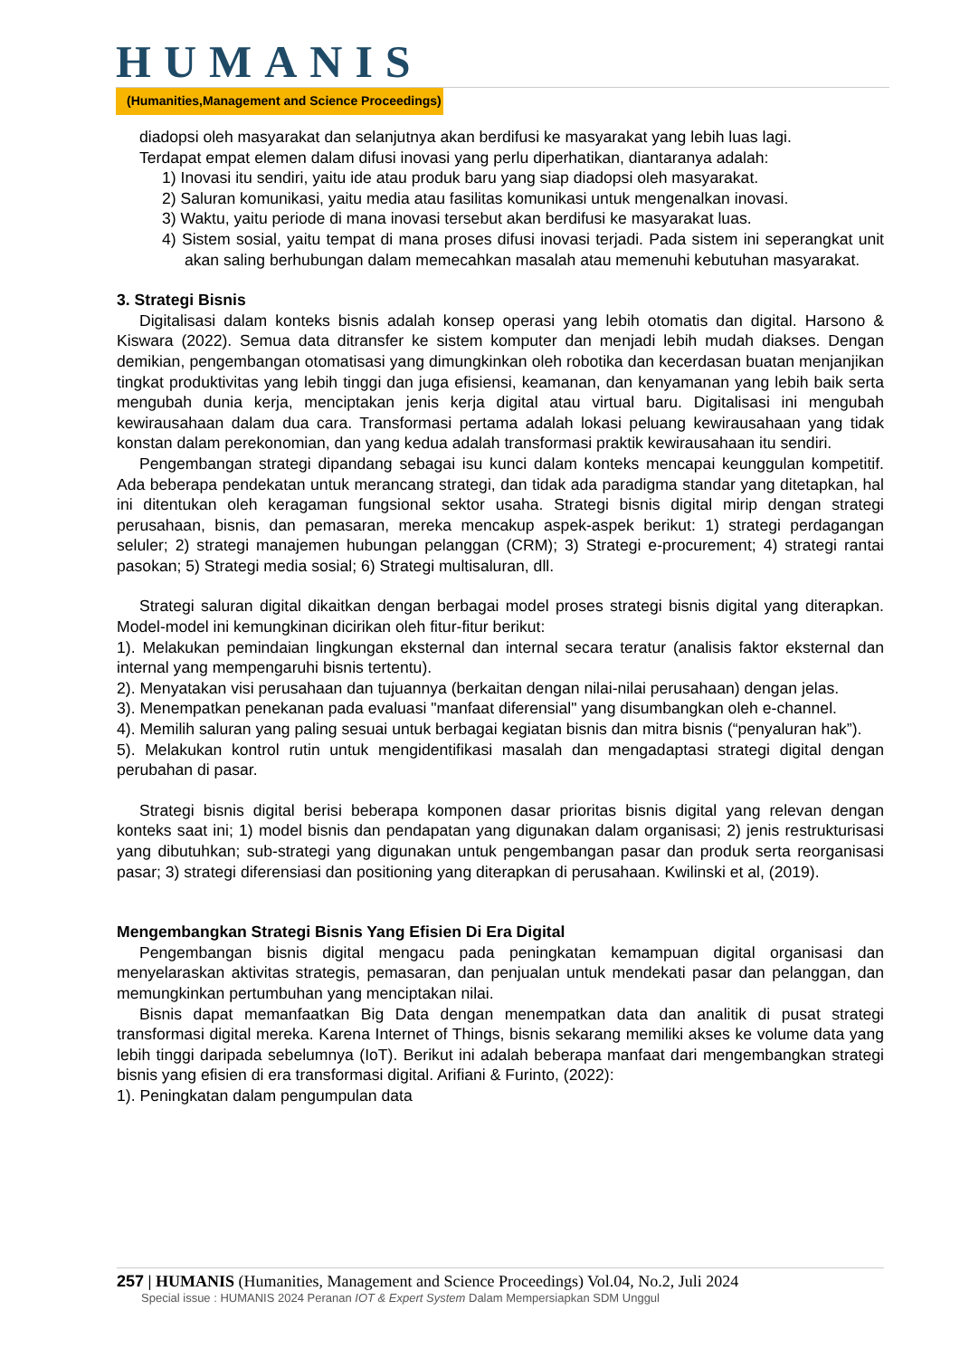HUMANIS
(Humanities,Management and Science Proceedings)
diadopsi oleh masyarakat dan selanjutnya akan berdifusi ke masyarakat yang lebih luas lagi.
Terdapat empat elemen dalam difusi inovasi yang perlu diperhatikan, diantaranya adalah:
1) Inovasi itu sendiri, yaitu ide atau produk baru yang siap diadopsi oleh masyarakat.
2) Saluran komunikasi, yaitu media atau fasilitas komunikasi untuk mengenalkan inovasi.
3) Waktu, yaitu periode di mana inovasi tersebut akan berdifusi ke masyarakat luas.
4) Sistem sosial, yaitu tempat di mana proses difusi inovasi terjadi. Pada sistem ini seperangkat unit akan saling berhubungan dalam memecahkan masalah atau memenuhi kebutuhan masyarakat.
3. Strategi Bisnis
Digitalisasi dalam konteks bisnis adalah konsep operasi yang lebih otomatis dan digital. Harsono & Kiswara (2022). Semua data ditransfer ke sistem komputer dan menjadi lebih mudah diakses. Dengan demikian, pengembangan otomatisasi yang dimungkinkan oleh robotika dan kecerdasan buatan menjanjikan tingkat produktivitas yang lebih tinggi dan juga efisiensi, keamanan, dan kenyamanan yang lebih baik serta mengubah dunia kerja, menciptakan jenis kerja digital atau virtual baru. Digitalisasi ini mengubah kewirausahaan dalam dua cara. Transformasi pertama adalah lokasi peluang kewirausahaan yang tidak konstan dalam perekonomian, dan yang kedua adalah transformasi praktik kewirausahaan itu sendiri.
Pengembangan strategi dipandang sebagai isu kunci dalam konteks mencapai keunggulan kompetitif. Ada beberapa pendekatan untuk merancang strategi, dan tidak ada paradigma standar yang ditetapkan, hal ini ditentukan oleh keragaman fungsional sektor usaha. Strategi bisnis digital mirip dengan strategi perusahaan, bisnis, dan pemasaran, mereka mencakup aspek-aspek berikut: 1) strategi perdagangan seluler; 2) strategi manajemen hubungan pelanggan (CRM); 3) Strategi e-procurement; 4) strategi rantai pasokan; 5) Strategi media sosial; 6) Strategi multisaluran, dll.
Strategi saluran digital dikaitkan dengan berbagai model proses strategi bisnis digital yang diterapkan. Model-model ini kemungkinan dicirikan oleh fitur-fitur berikut:
1). Melakukan pemindaian lingkungan eksternal dan internal secara teratur (analisis faktor eksternal dan internal yang mempengaruhi bisnis tertentu).
2). Menyatakan visi perusahaan dan tujuannya (berkaitan dengan nilai-nilai perusahaan) dengan jelas.
3). Menempatkan penekanan pada evaluasi "manfaat diferensial" yang disumbangkan oleh e-channel.
4). Memilih saluran yang paling sesuai untuk berbagai kegiatan bisnis dan mitra bisnis (“penyaluran hak”).
5). Melakukan kontrol rutin untuk mengidentifikasi masalah dan mengadaptasi strategi digital dengan perubahan di pasar.
Strategi bisnis digital berisi beberapa komponen dasar prioritas bisnis digital yang relevan dengan konteks saat ini; 1) model bisnis dan pendapatan yang digunakan dalam organisasi; 2) jenis restrukturisasi yang dibutuhkan; sub-strategi yang digunakan untuk pengembangan pasar dan produk serta reorganisasi pasar; 3) strategi diferensiasi dan positioning yang diterapkan di perusahaan. Kwilinski et al, (2019).
Mengembangkan Strategi Bisnis Yang Efisien Di Era Digital
Pengembangan bisnis digital mengacu pada peningkatan kemampuan digital organisasi dan menyelaraskan aktivitas strategis, pemasaran, dan penjualan untuk mendekati pasar dan pelanggan, dan memungkinkan pertumbuhan yang menciptakan nilai.
Bisnis dapat memanfaatkan Big Data dengan menempatkan data dan analitik di pusat strategi transformasi digital mereka. Karena Internet of Things, bisnis sekarang memiliki akses ke volume data yang lebih tinggi daripada sebelumnya (IoT). Berikut ini adalah beberapa manfaat dari mengembangkan strategi bisnis yang efisien di era transformasi digital. Arifiani & Furinto, (2022):
1). Peningkatan dalam pengumpulan data
257 | HUMANIS (Humanities, Management and Science Proceedings) Vol.04, No.2, Juli 2024
Special issue : HUMANIS 2024 Peranan IOT & Expert System Dalam Mempersiapkan SDM Unggul